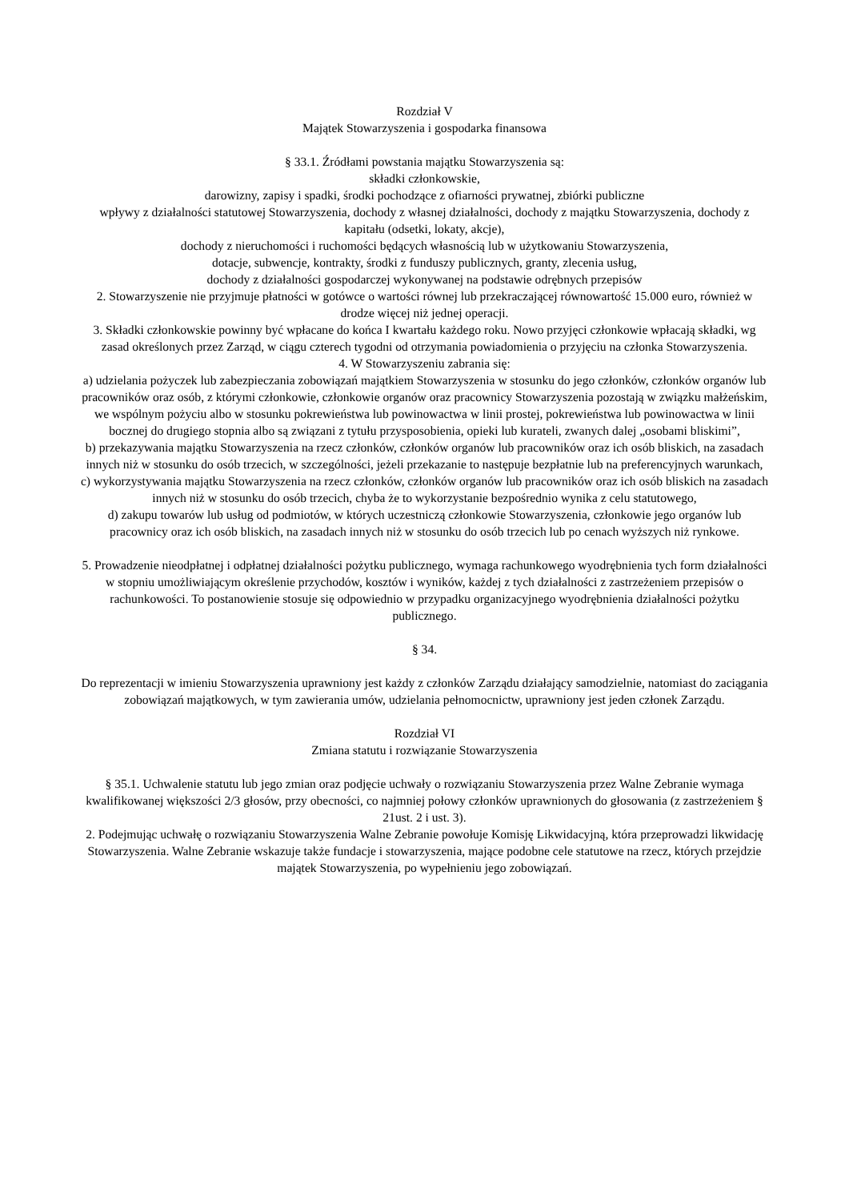Rozdział V
Majątek Stowarzyszenia i gospodarka finansowa
§ 33.1. Źródłami powstania majątku Stowarzyszenia są:
składki członkowskie,
darowizny, zapisy i spadki, środki pochodzące z ofiarności prywatnej, zbiórki publiczne
wpływy z działalności statutowej Stowarzyszenia, dochody z własnej działalności, dochody z majątku Stowarzyszenia, dochody z kapitału (odsetki, lokaty, akcje),
dochody z nieruchomości i ruchomości będących własnością lub w użytkowaniu Stowarzyszenia,
dotacje, subwencje, kontrakty, środki z funduszy publicznych, granty, zlecenia usług,
dochody z działalności gospodarczej wykonywanej na podstawie odrębnych przepisów
2. Stowarzyszenie nie przyjmuje płatności w gotówce o wartości równej lub przekraczającej równowartość 15.000 euro, również w drodze więcej niż jednej operacji.
3. Składki członkowskie powinny być wpłacane do końca I kwartału każdego roku. Nowo przyjęci członkowie wpłacają składki, wg zasad określonych przez Zarząd, w ciągu czterech tygodni od otrzymania powiadomienia o przyjęciu na członka Stowarzyszenia.
4. W Stowarzyszeniu zabrania się:
a) udzielania pożyczek lub zabezpieczania zobowiązań majątkiem Stowarzyszenia w stosunku do jego członków, członków organów lub pracowników oraz osób, z którymi członkowie, członkowie organów oraz pracownicy Stowarzyszenia pozostają w związku małżeńskim, we wspólnym pożyciu albo w stosunku pokrewieństwa lub powinowactwa w linii prostej, pokrewieństwa lub powinowactwa w linii bocznej do drugiego stopnia albo są związani z tytułu przysposobienia, opieki lub kurateli, zwanych dalej „osobami bliskimi”,
b) przekazywania majątku Stowarzyszenia na rzecz członków, członków organów lub pracowników oraz ich osób bliskich, na zasadach innych niż w stosunku do osób trzecich, w szczególności, jeżeli przekazanie to następuje bezpłatnie lub na preferencyjnych warunkach,
c) wykorzystywania majątku Stowarzyszenia na rzecz członków, członków organów lub pracowników oraz ich osób bliskich na zasadach innych niż w stosunku do osób trzecich, chyba że to wykorzystanie bezpośrednio wynika z celu statutowego,
d) zakupu towarów lub usług od podmiotów, w których uczestniczą członkowie Stowarzyszenia, członkowie jego organów lub pracownicy oraz ich osób bliskich, na zasadach innych niż w stosunku do osób trzecich lub po cenach wyższych niż rynkowe.
5. Prowadzenie nieodpłatnej i odpłatnej działalności pożytku publicznego, wymaga rachunkowego wyodrębnienia tych form działalności w stopniu umożliwiającym określenie przychodów, kosztów i wyników, każdej z tych działalności z zastrzeżeniem przepisów o rachunkowości. To postanowienie stosuje się odpowiednio w przypadku organizacyjnego wyodrębnienia działalności pożytku publicznego.
§ 34.
Do reprezentacji w imieniu Stowarzyszenia uprawniony jest każdy z członków Zarządu działający samodzielnie, natomiast do zaciągania zobowiązań majątkowych, w tym zawierania umów, udzielania pełnomocnictw, uprawniony jest jeden członek Zarządu.
Rozdział VI
Zmiana statutu i rozwiązanie Stowarzyszenia
§ 35.1. Uchwalenie statutu lub jego zmian oraz podjęcie uchwały o rozwiązaniu Stowarzyszenia przez Walne Zebranie wymaga kwalifikowanej większości 2/3 głosów, przy obecności, co najmniej połowy członków uprawnionych do głosowania (z zastrzeżeniem § 21ust. 2 i ust. 3).
2. Podejmując uchwałę o rozwiązaniu Stowarzyszenia Walne Zebranie powołuje Komisję Likwidacyjną, która przeprowadzi likwidację Stowarzyszenia. Walne Zebranie wskazuje także fundacje i stowarzyszenia, mające podobne cele statutowe na rzecz, których przejdzie majątek Stowarzyszenia, po wypełnieniu jego zobowiązań.